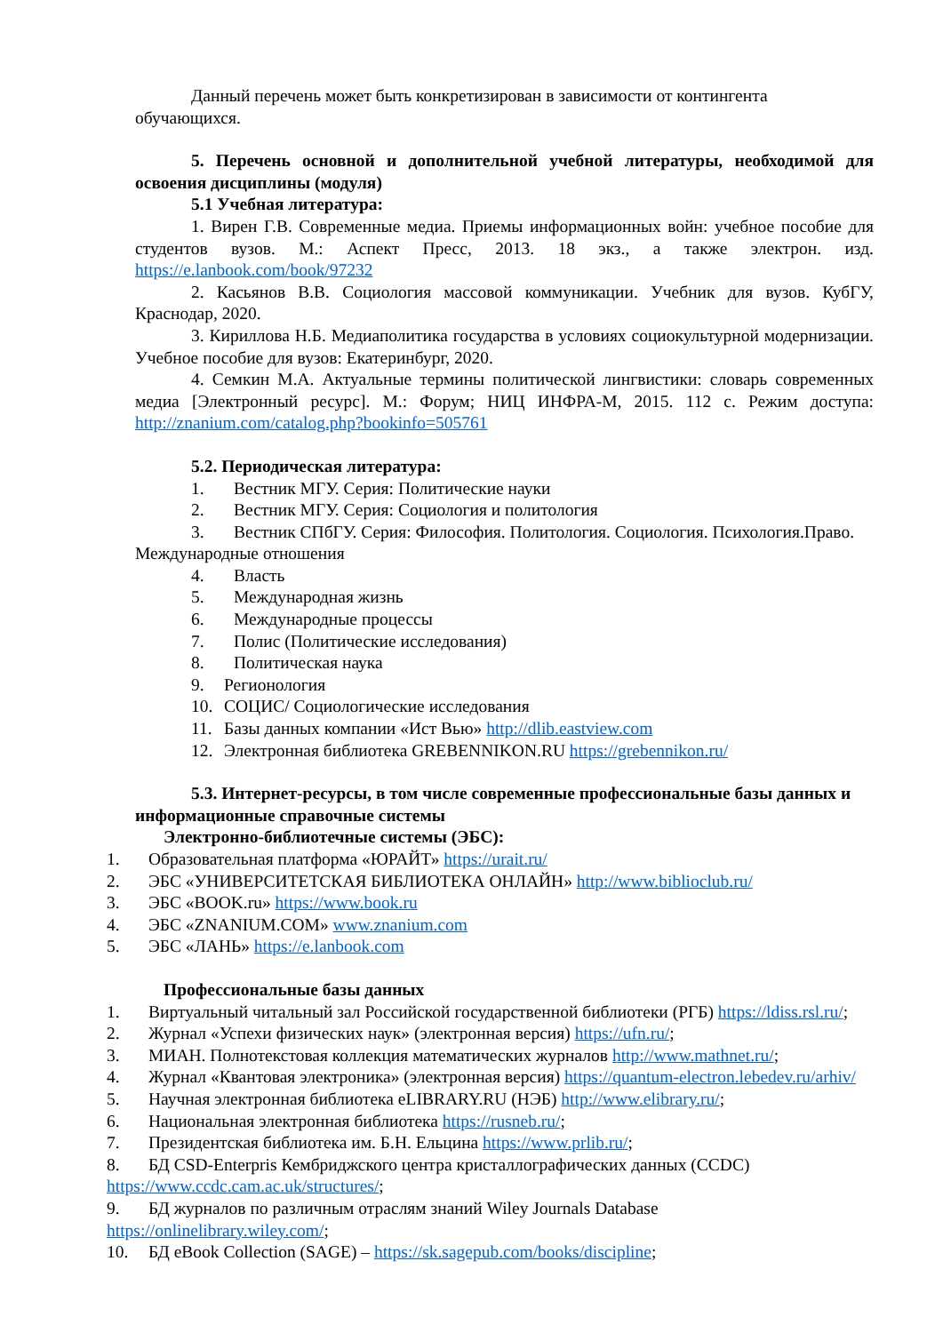Данный перечень может быть конкретизирован в зависимости от контингента обучающихся.
5. Перечень основной и дополнительной учебной литературы, необходимой для освоения дисциплины (модуля)
5.1 Учебная литература:
1. Вирен Г.В. Современные медиа. Приемы информационных войн: учебное пособие для студентов вузов. М.: Аспект Пресс, 2013. 18 экз., а также электрон. изд. https://e.lanbook.com/book/97232
2. Касьянов В.В. Социология массовой коммуникации. Учебник для вузов. КубГУ, Краснодар, 2020.
3. Кириллова Н.Б. Медиаполитика государства в условиях социокультурной модернизации. Учебное пособие для вузов: Екатеринбург, 2020.
4. Семкин М.А. Актуальные термины политической лингвистики: словарь современных медиа [Электронный ресурс]. М.: Форум; НИЦ ИНФРА-М, 2015. 112 с. Режим доступа: http://znanium.com/catalog.php?bookinfo=505761
5.2. Периодическая литература:
1. Вестник МГУ. Серия: Политические науки
2. Вестник МГУ. Серия: Социология и политология
3. Вестник СПбГУ. Серия: Философия. Политология. Социология. Психология.Право. Международные отношения
4. Власть
5. Международная жизнь
6. Международные процессы
7. Полис (Политические исследования)
8. Политическая наука
9. Регионология
10. СОЦИС/ Социологические исследования
11. Базы данных компании «Ист Вью» http://dlib.eastview.com
12. Электронная библиотека GREBENNIKON.RU https://grebennikon.ru/
5.3. Интернет-ресурсы, в том числе современные профессиональные базы данных и информационные справочные системы
Электронно-библиотечные системы (ЭБС):
1. Образовательная платформа «ЮРАЙТ» https://urait.ru/
2. ЭБС «УНИВЕРСИТЕТСКАЯ БИБЛИОТЕКА ОНЛАЙН» http://www.biblioclub.ru/
3. ЭБС «BOOK.ru» https://www.book.ru
4. ЭБС «ZNANIUM.COM» www.znanium.com
5. ЭБС «ЛАНЬ» https://e.lanbook.com
Профессиональные базы данных
1. Виртуальный читальный зал Российской государственной библиотеки (РГБ) https://ldiss.rsl.ru/;
2. Журнал «Успехи физических наук» (электронная версия) https://ufn.ru/;
3. МИАН. Полнотекстовая коллекция математических журналов http://www.mathnet.ru/;
4. Журнал «Квантовая электроника» (электронная версия) https://quantum-electron.lebedev.ru/arhiv/
5. Научная электронная библиотека eLIBRARY.RU (НЭБ) http://www.elibrary.ru/;
6. Национальная электронная библиотека https://rusneb.ru/;
7. Президентская библиотека им. Б.Н. Ельцина https://www.prlib.ru/;
8. БД CSD-Enterpris Кембриджского центра кристаллографических данных (CCDC) https://www.ccdc.cam.ac.uk/structures/;
9. БД журналов по различным отраслям знаний Wiley Journals Database https://onlinelibrary.wiley.com/;
10. БД eBook Collection (SAGE) – https://sk.sagepub.com/books/discipline;